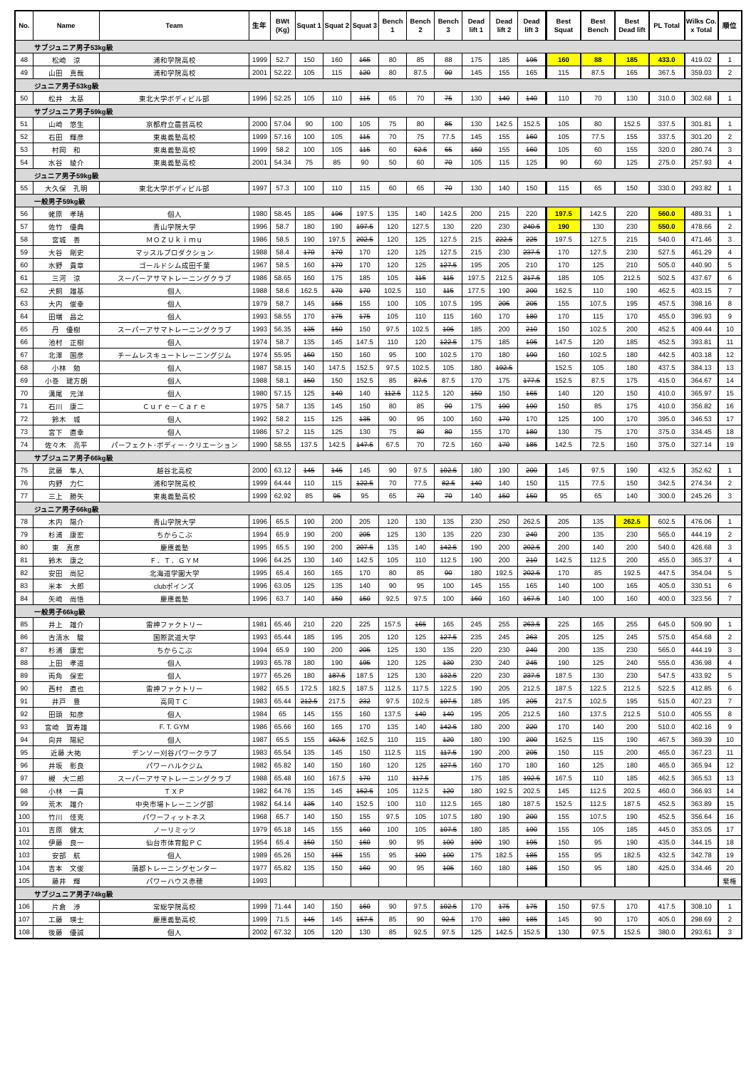| No. | Name | Team | 生年 | BWt (Kg) | Squat 1 | Squat 2 | Squat 3 | Bench 1 | Bench 2 | Bench 3 | Dead lift 1 | Dead lift 2 | Dead lift 3 | Best Squat | Best Bench | Best Dead lift | PL Total | Wilks Co. x Total | 順位 |
| --- | --- | --- | --- | --- | --- | --- | --- | --- | --- | --- | --- | --- | --- | --- | --- | --- | --- | --- | --- |
| サブジュニア男子53kg級 | | | | | | | | | | | | | | | | | | | |
| 48 | 松崎 涼 | 浦和学院高校 | 1999 | 52.7 | 150 | 160 | 165 | 80 | 85 | 88 | 175 | 185 | 195 | 160 | 88 | 185 | 433.0 | 419.02 | 1 |
| 49 | 山田 真哉 | 浦和学院高校 | 2001 | 52.22 | 105 | 115 | 120 | 80 | 87.5 | 90 | 145 | 155 | 165 | 115 | 87.5 | 165 | 367.5 | 359.03 | 2 |
| ジュニア男子53kg級 | | | | | | | | | | | | | | | | | | | |
| 50 | 松井 太基 | 東北大学ボディビル部 | 1996 | 52.25 | 105 | 110 | 115 | 65 | 70 | 75 | 130 | 140 | 140 | 110 | 70 | 130 | 310.0 | 302.68 | 1 |
| サブジュニア男子59kg級 | | | | | | | | | | | | | | | | | | | |
| 51 | 山崎 悠生 | 京都府立農芸高校 | 2000 | 57.04 | 90 | 100 | 105 | 75 | 80 | 85 | 130 | 142.5 | 152.5 | 105 | 80 | 152.5 | 337.5 | 301.81 | 1 |
| 52 | 石田 輝彦 | 東奥義塾高校 | 1999 | 57.16 | 100 | 105 | 115 | 70 | 75 | 77.5 | 145 | 155 | 160 | 105 | 77.5 | 155 | 337.5 | 301.20 | 2 |
| 53 | 村岡 和 | 東奥義塾高校 | 1999 | 58.2 | 100 | 105 | 115 | 60 | 62.5 | 65 | 150 | 155 | 160 | 105 | 60 | 155 | 320.0 | 280.74 | 3 |
| 54 | 水谷 綾介 | 東奥義塾高校 | 2001 | 54.34 | 75 | 85 | 90 | 50 | 60 | 70 | 105 | 115 | 125 | 90 | 60 | 125 | 275.0 | 257.93 | 4 |
| ジュニア男子59kg級 | | | | | | | | | | | | | | | | | | | |
| 55 | 大久保 孔明 | 東北大学ボディビル部 | 1997 | 57.3 | 100 | 110 | 115 | 60 | 65 | 70 | 130 | 140 | 150 | 115 | 65 | 150 | 330.0 | 293.82 | 1 |
| 一般男子59kg級 | | | | | | | | | | | | | | | | | | | |
| 56 | 蛯原 孝晴 | 個人 | 1980 | 58.45 | 185 | 196 | 197.5 | 135 | 140 | 142.5 | 200 | 215 | 220 | 197.5 | 142.5 | 220 | 560.0 | 489.31 | 1 |
| 57 | 佐竹 優典 | 青山学院大学 | 1996 | 58.7 | 180 | 190 | 197.5 | 120 | 127.5 | 130 | 220 | 230 | 240.5 | 190 | 130 | 230 | 550.0 | 478.66 | 2 |
| 58 | 宮城 善 | ＭＯＺＵｋｉｍｕ | 1986 | 58.5 | 190 | 197.5 | 202.5 | 120 | 125 | 127.5 | 215 | 222.5 | 225 | 197.5 | 127.5 | 215 | 540.0 | 471.46 | 3 |
| 59 | 大谷 剛史 | マッスルプロダクション | 1988 | 58.4 | 170 | 170 | 170 | 120 | 125 | 127.5 | 215 | 230 | 237.5 | 170 | 127.5 | 230 | 527.5 | 461.29 | 4 |
| 60 | 水野 貴章 | ゴールドシム成田千葉 | 1967 | 58.5 | 160 | 170 | 170 | 120 | 125 | 127.5 | 195 | 205 | 210 | 170 | 125 | 210 | 505.0 | 440.90 | 5 |
| 61 | 三河 涼 | スーパーアサマトレーニングクラブ | 1986 | 58.65 | 160 | 175 | 185 | 105 | 115 | 115 | 197.5 | 212.5 | 217.5 | 185 | 105 | 212.5 | 502.5 | 437.67 | 6 |
| 62 | 犬飼 雄基 | 個人 | 1988 | 58.6 | 162.5 | 170 | 170 | 102.5 | 110 | 115 | 177.5 | 190 | 200 | 162.5 | 110 | 190 | 462.5 | 403.15 | 7 |
| 63 | 大内 俊幸 | 個人 | 1979 | 58.7 | 145 | 155 | 155 | 100 | 105 | 107.5 | 195 | 205 | 205 | 155 | 107.5 | 195 | 457.5 | 398.16 | 8 |
| 64 | 田端 昌之 | 個人 | 1993 | 58.55 | 170 | 175 | 175 | 105 | 110 | 115 | 160 | 170 | 180 | 170 | 115 | 170 | 455.0 | 396.93 | 9 |
| 65 | 丹 優樹 | スーパーアサマトレーニングクラブ | 1993 | 56.35 | 135 | 150 | 150 | 97.5 | 102.5 | 105 | 185 | 200 | 210 | 150 | 102.5 | 200 | 452.5 | 409.44 | 10 |
| 66 | 池村 正樹 | 個人 | 1974 | 58.7 | 135 | 145 | 147.5 | 110 | 120 | 122.5 | 175 | 185 | 195 | 147.5 | 120 | 185 | 452.5 | 393.81 | 11 |
| 67 | 北澤 国彦 | チームレスキュートレーニングジム | 1974 | 55.95 | 150 | 150 | 160 | 95 | 100 | 102.5 | 170 | 180 | 190 | 160 | 102.5 | 180 | 442.5 | 403.18 | 12 |
| 68 | 小林 勉 | 個人 | 1987 | 58.15 | 140 | 147.5 | 152.5 | 97.5 | 102.5 | 105 | 180 | 192.5 | | 152.5 | 105 | 180 | 437.5 | 384.13 | 13 |
| 69 | 小巻 建方朗 | 個人 | 1988 | 58.1 | 150 | 150 | 152.5 | 85 | 87.5 | 87.5 | 170 | 175 | 177.5 | 152.5 | 87.5 | 175 | 415.0 | 364.67 | 14 |
| 70 | 溝尾 元洋 | 個人 | 1980 | 57.15 | 125 | 140 | 140 | 112.5 | 112.5 | 120 | 150 | 150 | 165 | 140 | 120 | 150 | 410.0 | 365.97 | 15 |
| 71 | 石川 康二 | Ｃｕｒｅ－Ｃａｒｅ | 1975 | 58.7 | 135 | 145 | 150 | 80 | 85 | 90 | 175 | 190 | 190 | 150 | 85 | 175 | 410.0 | 356.82 | 16 |
| 72 | 鈴木 城 | 個人 | 1992 | 58.2 | 115 | 125 | 135 | 90 | 95 | 100 | 160 | 170 | 170 | 125 | 100 | 170 | 395.0 | 346.53 | 17 |
| 73 | 宮下 直幸 | 個人 | 1986 | 57.2 | 115 | 125 | 130 | 75 | 80 | 80 | 155 | 170 | 180 | 130 | 75 | 170 | 375.0 | 334.45 | 18 |
| 74 | 佐々木 亮平 | パーフェクト･ボディー･クリエーション | 1990 | 58.55 | 137.5 | 142.5 | 147.5 | 67.5 | 70 | 72.5 | 160 | 170 | 185 | 142.5 | 72.5 | 160 | 375.0 | 327.14 | 19 |
| サブジュニア男子66kg級 | | | | | | | | | | | | | | | | | | | |
| 75 | 武藤 隼人 | 越谷北高校 | 2000 | 63.12 | 145 | 145 | 145 | 90 | 97.5 | 102.5 | 180 | 190 | 200 | 145 | 97.5 | 190 | 432.5 | 352.62 | 1 |
| 76 | 内野 力仁 | 浦和学院高校 | 1999 | 64.44 | 110 | 115 | 122.5 | 70 | 77.5 | 82.5 | 140 | 140 | 150 | 115 | 77.5 | 150 | 342.5 | 274.34 | 2 |
| 77 | 三上 勝矢 | 東奥義塾高校 | 1999 | 62.92 | 85 | 95 | 95 | 65 | 70 | 70 | 140 | 150 | 150 | 95 | 65 | 140 | 300.0 | 245.26 | 3 |
| ジュニア男子66kg級 | | | | | | | | | | | | | | | | | | | |
| 78 | 木内 陽介 | 青山学院大学 | 1996 | 65.5 | 190 | 200 | 205 | 120 | 130 | 135 | 230 | 250 | 262.5 | 205 | 135 | 262.5 | 602.5 | 476.06 | 1 |
| 79 | 杉浦 康宏 | ちからこぶ | 1994 | 65.9 | 190 | 200 | 205 | 125 | 130 | 135 | 220 | 230 | 240 | 200 | 135 | 230 | 565.0 | 444.19 | 2 |
| 80 | 東 真彦 | 慶應義塾 | 1995 | 65.5 | 190 | 200 | 207.5 | 135 | 140 | 142.5 | 190 | 200 | 202.5 | 200 | 140 | 200 | 540.0 | 426.68 | 3 |
| 81 | 鈴木 康之 | Ｆ．Ｔ．ＧＹＭ | 1996 | 64.25 | 130 | 140 | 142.5 | 105 | 110 | 112.5 | 190 | 200 | 210 | 142.5 | 112.5 | 200 | 455.0 | 365.37 | 4 |
| 82 | 安田 尚記 | 北海道学園大学 | 1995 | 65.4 | 160 | 165 | 170 | 80 | 85 | 90 | 180 | 192.5 | 202.5 | 170 | 85 | 192.5 | 447.5 | 354.04 | 5 |
| 83 | 米本 大郎 | clubポインズ | 1996 | 63.05 | 125 | 135 | 140 | 90 | 95 | 100 | 145 | 155 | 165 | 140 | 100 | 165 | 405.0 | 330.51 | 6 |
| 84 | 矢崎 尚悟 | 慶應義塾 | 1996 | 63.7 | 140 | 150 | 150 | 92.5 | 97.5 | 100 | 160 | 160 | 167.5 | 140 | 100 | 160 | 400.0 | 323.56 | 7 |
| 一般男子66kg級 | | | | | | | | | | | | | | | | | | | |
| 85 | 井上 雄介 | 雷神ファクトリー | 1981 | 65.46 | 210 | 220 | 225 | 157.5 | 165 | 165 | 245 | 255 | 263.5 | 225 | 165 | 255 | 645.0 | 509.90 | 1 |
| 86 | 古清水 駿 | 国際武道大学 | 1993 | 65.44 | 185 | 195 | 205 | 120 | 125 | 127.5 | 235 | 245 | 263 | 205 | 125 | 245 | 575.0 | 454.68 | 2 |
| 87 | 杉浦 康宏 | ちからこぶ | 1994 | 65.9 | 190 | 200 | 205 | 125 | 130 | 135 | 220 | 230 | 240 | 200 | 135 | 230 | 565.0 | 444.19 | 3 |
| 88 | 上田 孝道 | 個人 | 1993 | 65.78 | 180 | 190 | 195 | 120 | 125 | 130 | 230 | 240 | 245 | 190 | 125 | 240 | 555.0 | 436.98 | 4 |
| 89 | 両角 保宏 | 個人 | 1977 | 65.26 | 180 | 187.5 | 187.5 | 125 | 130 | 132.5 | 220 | 230 | 237.5 | 187.5 | 130 | 230 | 547.5 | 433.92 | 5 |
| 90 | 西村 直也 | 雷神ファクトリー | 1982 | 65.5 | 172.5 | 182.5 | 187.5 | 112.5 | 117.5 | 122.5 | 190 | 205 | 212.5 | 187.5 | 122.5 | 212.5 | 522.5 | 412.85 | 6 |
| 91 | 井戸 豊 | 高岡ＴＣ | 1983 | 65.44 | 212.5 | 217.5 | 232 | 97.5 | 102.5 | 107.5 | 185 | 195 | 205 | 217.5 | 102.5 | 195 | 515.0 | 407.23 | 7 |
| 92 | 田頭 知彦 | 個人 | 1984 | 65 | 145 | 155 | 160 | 137.5 | 140 | 140 | 195 | 205 | 212.5 | 160 | 137.5 | 212.5 | 510.0 | 405.55 | 8 |
| 93 | 宮崎 賀寿雄 | F. T. GYM | 1986 | 65.66 | 160 | 165 | 170 | 135 | 140 | 142.5 | 180 | 200 | 220 | 170 | 140 | 200 | 510.0 | 402.16 | 9 |
| 94 | 向井 陽紀 | 個人 | 1987 | 65.5 | 155 | 162.5 | 162.5 | 110 | 115 | 120 | 180 | 190 | 200 | 162.5 | 115 | 190 | 467.5 | 369.39 | 10 |
| 95 | 近藤 大祐 | デンソー刈谷パワークラブ | 1983 | 65.54 | 135 | 145 | 150 | 112.5 | 115 | 117.5 | 190 | 200 | 205 | 150 | 115 | 200 | 465.0 | 367.23 | 11 |
| 96 | 井坂 彰良 | パワーハルクジム | 1982 | 65.82 | 140 | 150 | 160 | 120 | 125 | 127.5 | 160 | 170 | 180 | 160 | 125 | 180 | 465.0 | 365.94 | 12 |
| 97 | 槻 大二郎 | スーパーアサマトレーニングクラブ | 1988 | 65.48 | 160 | 167.5 | 170 | 110 | 117.5 | | 175 | 185 | 192.5 | 167.5 | 110 | 185 | 462.5 | 365.53 | 13 |
| 98 | 小林 一貴 | ＴＸＰ | 1982 | 64.76 | 135 | 145 | 152.5 | 105 | 112.5 | 120 | 180 | 192.5 | 202.5 | 145 | 112.5 | 202.5 | 460.0 | 366.93 | 14 |
| 99 | 荒木 雄介 | 中央市場トレーニング部 | 1982 | 64.14 | 135 | 140 | 152.5 | 100 | 110 | 112.5 | 165 | 180 | 187.5 | 152.5 | 112.5 | 187.5 | 452.5 | 363.89 | 15 |
| 100 | 竹川 佳克 | パワーフィットネス | 1968 | 65.7 | 140 | 150 | 155 | 97.5 | 105 | 107.5 | 180 | 190 | 200 | 155 | 107.5 | 190 | 452.5 | 356.64 | 16 |
| 101 | 吉原 健太 | ノーリミッツ | 1979 | 65.18 | 145 | 155 | 160 | 100 | 105 | 107.5 | 180 | 185 | 190 | 155 | 105 | 185 | 445.0 | 353.05 | 17 |
| 102 | 伊藤 良一 | 仙台市体育館ＰＣ | 1954 | 65.4 | 150 | 150 | 160 | 90 | 95 | 100 | 190 | 190 | 195 | 150 | 95 | 190 | 435.0 | 344.15 | 18 |
| 103 | 安部 航 | 個人 | 1989 | 65.26 | 150 | 155 | 155 | 95 | 100 | 100 | 175 | 182.5 | 185 | 155 | 95 | 182.5 | 432.5 | 342.78 | 19 |
| 104 | 吉本 文俊 | 蒲郡トレーニングセンター | 1977 | 65.82 | 135 | 150 | 160 | 90 | 95 | 105 | 160 | 180 | 185 | 150 | 95 | 180 | 425.0 | 334.46 | 20 |
| 105 | 藤井 輝 | パワーハウス赤穂 | 1993 | | | | | | | | | | | | | | | | 棄権 |
| サブジュニア男子74kg級 | | | | | | | | | | | | | | | | | | | |
| 106 | 片倉 渉 | 常総学院高校 | 1999 | 71.44 | 140 | 150 | 160 | 90 | 97.5 | 102.5 | 170 | 175 | 175 | 150 | 97.5 | 170 | 417.5 | 308.10 | 1 |
| 107 | 工藤 瑛士 | 慶應義塾高校 | 1999 | 71.5 | 145 | 145 | 157.5 | 85 | 90 | 92.5 | 170 | 180 | 185 | 145 | 90 | 170 | 405.0 | 298.69 | 2 |
| 108 | 後藤 優誠 | 個人 | 2002 | 67.32 | 105 | 120 | 130 | 85 | 92.5 | 97.5 | 125 | 142.5 | 152.5 | 130 | 97.5 | 152.5 | 380.0 | 293.61 | 3 |